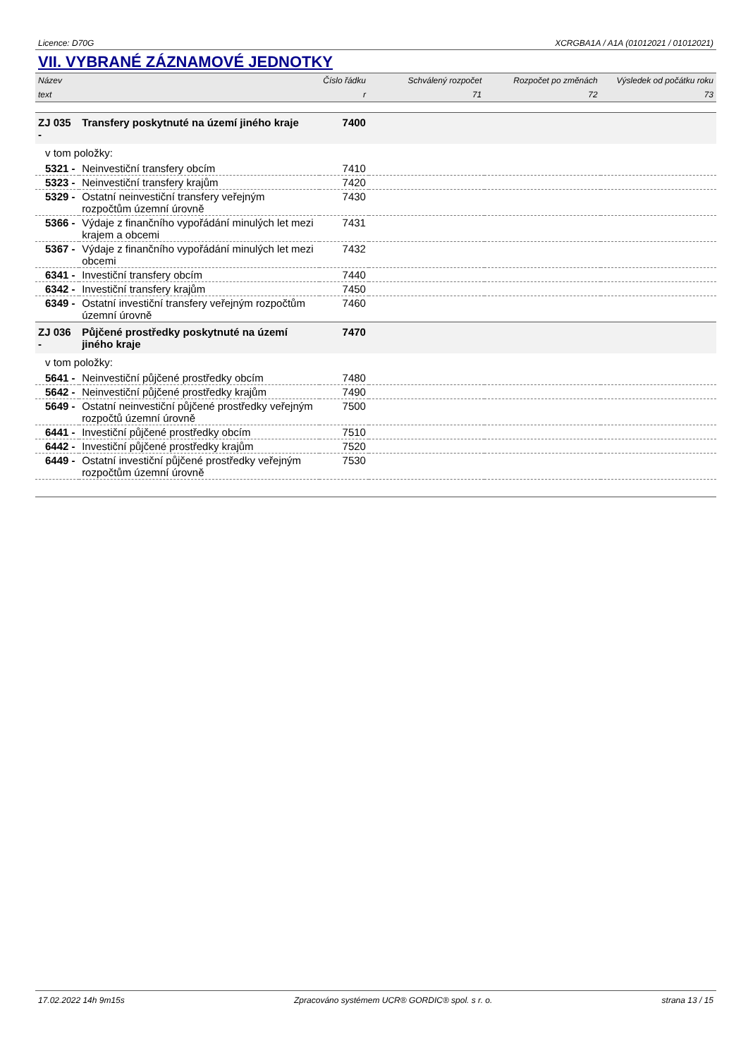Licence: D70G XCRGBA1A / A1A (01012021 / 01012021)
VII. VYBRANÉ ZÁZNAMOVÉ JEDNOTKY
| Název | | Číslo řádku | Schválený rozpočet | Rozpočet po změnách | Výsledek od počátku roku |
| --- | --- | --- | --- | --- | --- |
| text | | r | 71 | 72 | 73 |
| ZJ 035 - | Transfery poskytnuté na území jiného kraje | 7400 | | | |
| v tom položky: | | | | | |
| 5321 - | Neinvestiční transfery obcím | 7410 | | | |
| 5323 - | Neinvestiční transfery krajům | 7420 | | | |
| 5329 - | Ostatní neinvestiční transfery veřejným rozpočtům územní úrovně | 7430 | | | |
| 5366 - | Výdaje z finančního vypořádání minulých let mezi krajem a obcemi | 7431 | | | |
| 5367 - | Výdaje z finančního vypořádání minulých let mezi obcemi | 7432 | | | |
| 6341 - | Investiční transfery obcím | 7440 | | | |
| 6342 - | Investiční transfery krajům | 7450 | | | |
| 6349 - | Ostatní investiční transfery veřejným rozpočtům územní úrovně | 7460 | | | |
| ZJ 036 - | Půjčené prostředky poskytnuté na území jiného kraje | 7470 | | | |
| v tom položky: | | | | | |
| 5641 - | Neinvestiční půjčené prostředky obcím | 7480 | | | |
| 5642 - | Neinvestiční půjčené prostředky krajům | 7490 | | | |
| 5649 - | Ostatní neinvestiční půjčené prostředky veřejným rozpočtů územní úrovně | 7500 | | | |
| 6441 - | Investiční půjčené prostředky obcím | 7510 | | | |
| 6442 - | Investiční půjčené prostředky krajům | 7520 | | | |
| 6449 - | Ostatní investiční půjčené prostředky veřejným rozpočtům územní úrovně | 7530 | | | |
17.02.2022 14h 9m15s Zpracováno systémem UCR® GORDIC® spol. s r. o. strana 13 / 15